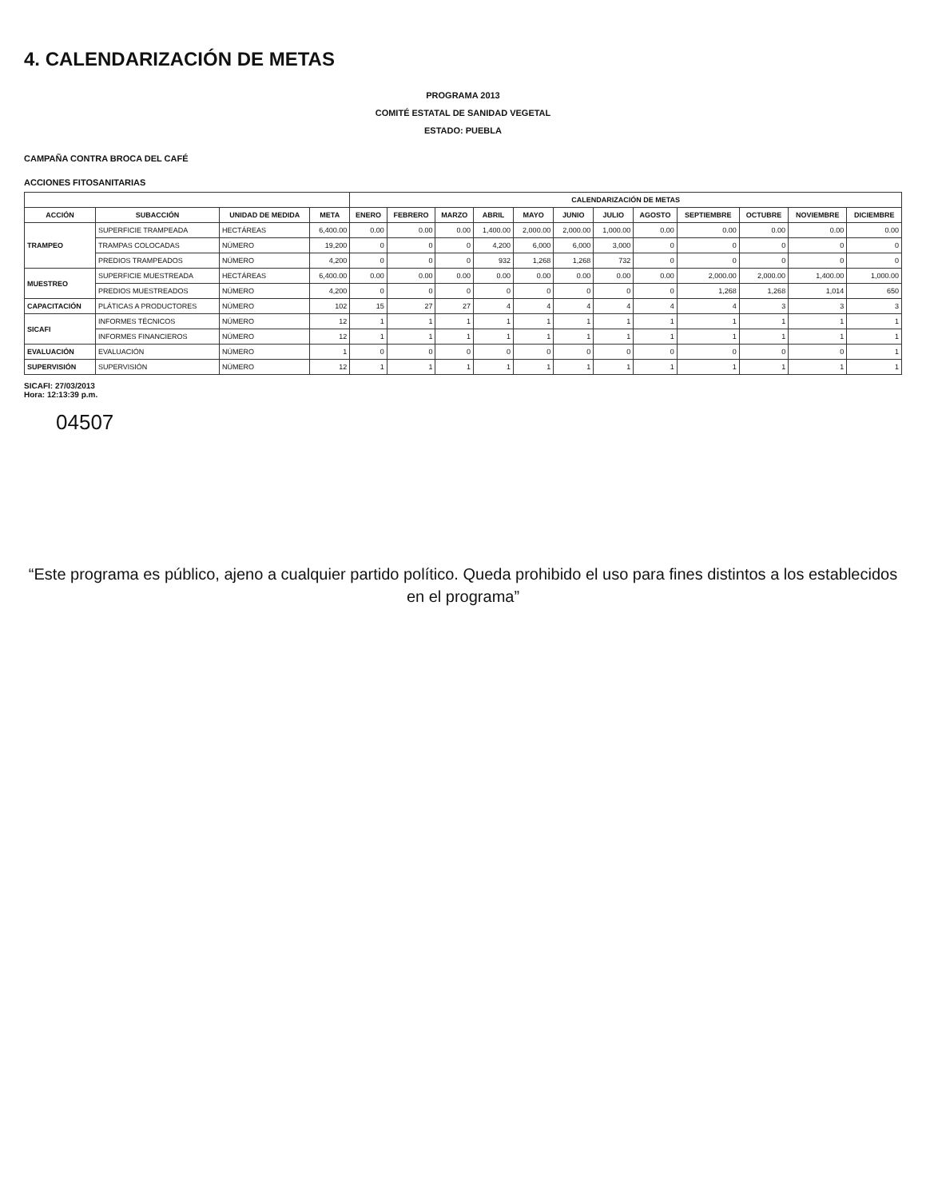4. CALENDARIZACIÓN DE METAS
PROGRAMA 2013
COMITÉ ESTATAL DE SANIDAD VEGETAL
ESTADO: PUEBLA
CAMPAÑA CONTRA BROCA DEL CAFÉ
ACCIONES FITOSANITARIAS
| | | | | CALENDARIZACIÓN DE METAS | | | | | | | | | | | |
| --- | --- | --- | --- | --- | --- | --- | --- | --- | --- | --- | --- | --- | --- | --- | --- |
| ACCIÓN | SUBACCIÓN | UNIDAD DE MEDIDA | META | ENERO | FEBRERO | MARZO | ABRIL | MAYO | JUNIO | JULIO | AGOSTO | SEPTIEMBRE | OCTUBRE | NOVIEMBRE | DICIEMBRE |
| TRAMPEO | SUPERFICIE TRAMPEADA | HECTÁREAS | 6,400.00 | 0.00 | 0.00 | 0.00 | 1,400.00 | 2,000.00 | 2,000.00 | 1,000.00 | 0.00 | 0.00 | 0.00 | 0.00 | 0.00 |
| | TRAMPAS COLOCADAS | NÚMERO | 19,200 | 0 | 0 | 0 | 4,200 | 6,000 | 6,000 | 3,000 | 0 | 0 | 0 | 0 | 0 |
| | PREDIOS TRAMPEADOS | NÚMERO | 4,200 | 0 | 0 | 0 | 932 | 1,268 | 1,268 | 732 | 0 | 0 | 0 | 0 | 0 |
| MUESTREO | SUPERFICIE MUESTREADA | HECTÁREAS | 6,400.00 | 0.00 | 0.00 | 0.00 | 0.00 | 0.00 | 0.00 | 0.00 | 0.00 | 2,000.00 | 2,000.00 | 1,400.00 | 1,000.00 |
| | PREDIOS MUESTREADOS | NÚMERO | 4,200 | 0 | 0 | 0 | 0 | 0 | 0 | 0 | 0 | 1,268 | 1,268 | 1,014 | 650 |
| CAPACITACIÓN | PLÁTICAS A PRODUCTORES | NÚMERO | 102 | 15 | 27 | 27 | 4 | 4 | 4 | 4 | 4 | 4 | 3 | 3 | 3 |
| SICAFI | INFORMES TÉCNICOS | NÚMERO | 12 | 1 | 1 | 1 | 1 | 1 | 1 | 1 | 1 | 1 | 1 | 1 | 1 |
| | INFORMES FINANCIEROS | NÚMERO | 12 | 1 | 1 | 1 | 1 | 1 | 1 | 1 | 1 | 1 | 1 | 1 | 1 |
| EVALUACIÓN | EVALUACIÓN | NÚMERO | 1 | 0 | 0 | 0 | 0 | 0 | 0 | 0 | 0 | 0 | 0 | 0 | 1 |
| SUPERVISIÓN | SUPERVISIÓN | NÚMERO | 12 | 1 | 1 | 1 | 1 | 1 | 1 | 1 | 1 | 1 | 1 | 1 | 1 |
SICAFI: 27/03/2013
Hora: 12:13:39 p.m.
04507
“Este programa es público, ajeno a cualquier partido político. Queda prohibido el uso para fines distintos a los establecidos en el programa”